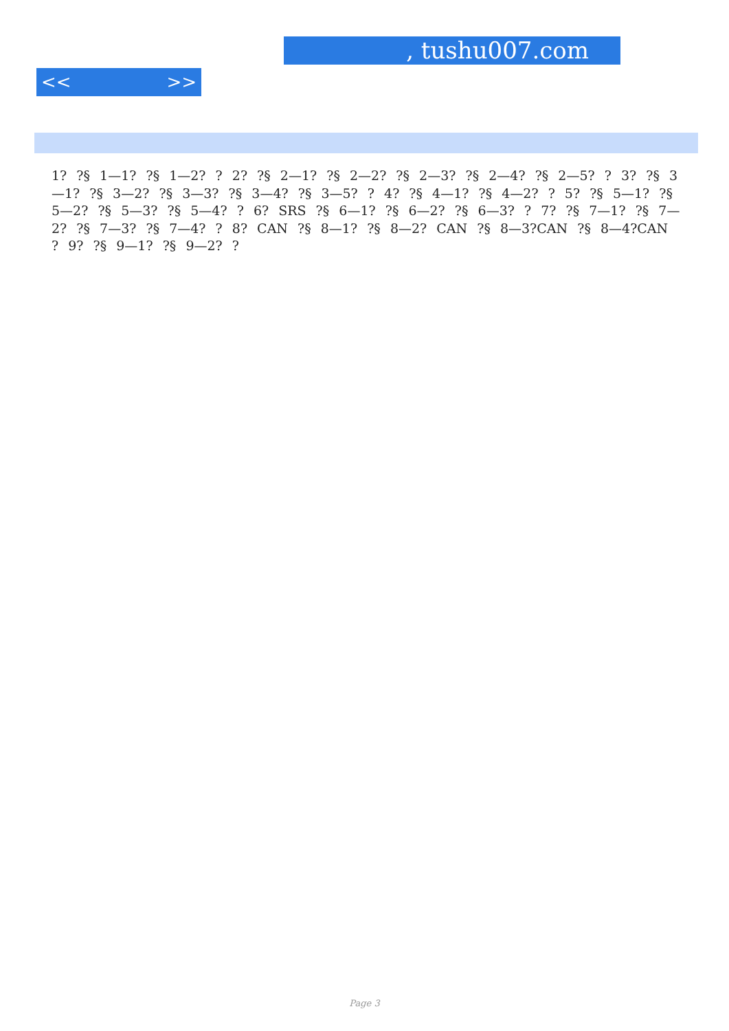, tushu007.com
<< >>
1? ?§ 1—1? ?§ 1—2? ? 2? ?§ 2—1? ?§ 2—2? ?§ 2—3? ?§ 2—4? ?§ 2—5? ? 3? ?§ 3—1? ?§ 3—2? ?§ 3—3? ?§ 3—4? ?§ 3—5? ? 4? ?§ 4—1? ?§ 4—2? ? 5? ?§ 5—1? ?§ 5—2? ?§ 5—3? ?§ 5—4? ? 6? SRS ?§ 6—1? ?§ 6—2? ?§ 6—3? ? 7? ?§ 7—1? ?§ 7—2? ?§ 7—3? ?§ 7—4? ? 8? CAN ?§ 8—1? ?§ 8—2? CAN ?§ 8—3?CAN ?§ 8—4?CAN ? 9? ?§ 9—1? ?§ 9—2? ?
Page 3